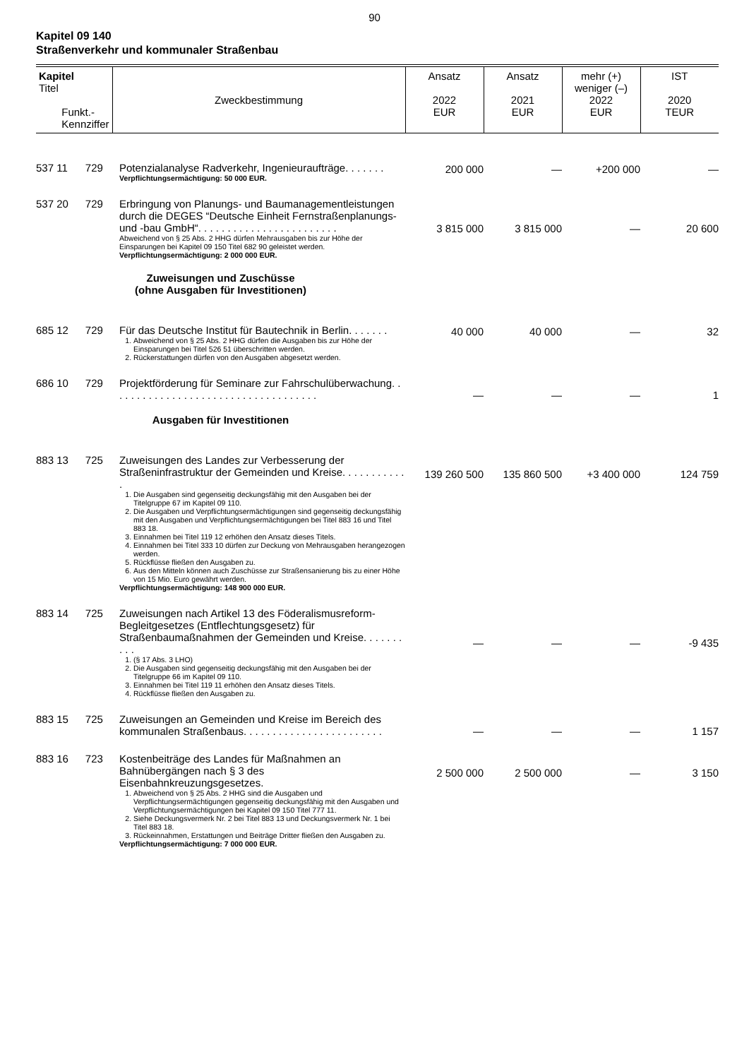90
Kapitel 09 140
Straßenverkehr und kommunaler Straßenbau
| Kapitel Titel Funkt.- Kennziffer | | Zweckbestimmung | Ansatz 2022 EUR | Ansatz 2021 EUR | mehr (+) weniger (–) 2022 EUR | IST 2020 TEUR |
| --- | --- | --- | --- | --- | --- | --- |
| 537 11 | 729 | Potenzialanalyse Radverkehr, Ingenieuraufträge. . . . . . . Verpflichtungsermächtigung: 50 000 EUR. | 200 000 | — | +200 000 | — |
| 537 20 | 729 | Erbringung von Planungs- und Baumanagementleistungen durch die DEGES “Deutsche Einheit Fernstraßenplanungs- und -bau GmbH“. . . . . . . . . . . . . . . . . . . . . . . . Abweichend von § 25 Abs. 2 HHG dürfen Mehrausgaben bis zur Höhe der Einsparungen bei Kapitel 09 150 Titel 682 90 geleistet werden. Verpflichtungsermächtigung: 2 000 000 EUR. | 3 815 000 | 3 815 000 | — | 20 600 |
| Zuweisungen und Zuschüsse (ohne Ausgaben für Investitionen) | | | | | | |
| 685 12 | 729 | Für das Deutsche Institut für Bautechnik in Berlin. . . . . . . 1. Abweichend von § 25 Abs. 2 HHG dürfen die Ausgaben bis zur Höhe der Einsparungen bei Titel 526 51 überschritten werden. 2. Rückerstattungen dürfen von den Ausgaben abgesetzt werden. | 40 000 | 40 000 | — | 32 |
| 686 10 | 729 | Projektförderung für Seminare zur Fahrschulüberwachung. . . . . . . . . . . . . . . . . . . . . . . . . . . . . . . . . . . . | — | — | — | 1 |
| Ausgaben für Investitionen | | | | | | |
| 883 13 | 725 | Zuweisungen des Landes zur Verbesserung der Straßeninfrastruktur der Gemeinden und Kreise. . . . . . . . . . . . 1. Die Ausgaben sind gegenseitig deckungsfähig mit den Ausgaben bei der Titelgruppe 67 im Kapitel 09 110. 2. Die Ausgaben und Verpflichtungsermächtigungen sind gegenseitig deckungsfähig mit den Ausgaben und Verpflichtungsermächtigungen bei Titel 883 16 und Titel 883 18. 3. Einnahmen bei Titel 119 12 erhöhen den Ansatz dieses Titels. 4. Einnahmen bei Titel 333 10 dürfen zur Deckung von Mehrausgaben herangezogen werden. 5. Rückflüsse fließen den Ausgaben zu. 6. Aus den Mitteln können auch Zuschüsse zur Straßensanierung bis zu einer Höhe von 15 Mio. Euro gewährt werden. Verpflichtungsermächtigung: 148 900 000 EUR. | 139 260 500 | 135 860 500 | +3 400 000 | 124 759 |
| 883 14 | 725 | Zuweisungen nach Artikel 13 des Föderalismusreform-Begleitgesetzes (Entflechtungsgesetz) für Straßenbaumaßnahmen der Gemeinden und Kreise. . . . . . . . . . 1. (§ 17 Abs. 3 LHO) 2. Die Ausgaben sind gegenseitig deckungsfähig mit den Ausgaben bei der Titelgruppe 66 im Kapitel 09 110. 3. Einnahmen bei Titel 119 11 erhöhen den Ansatz dieses Titels. 4. Rückflüsse fließen den Ausgaben zu. | — | — | — | -9 435 |
| 883 15 | 725 | Zuweisungen an Gemeinden und Kreise im Bereich des kommunalen Straßenbaus. . . . . . . . . . . . . . . . . . . . . . . . | — | — | — | 1 157 |
| 883 16 | 723 | Kostenbeiträge des Landes für Maßnahmen an Bahnübergängen nach § 3 des Eisenbahnkreuzungsgesetzes. 1. Abweichend von § 25 Abs. 2 HHG sind die Ausgaben und Verpflichtungsermächtigungen gegenseitig deckungsfähig mit den Ausgaben und Verpflichtungsermächtigungen bei Kapitel 09 150 Titel 777 11. 2. Siehe Deckungsvermerk Nr. 2 bei Titel 883 13 und Deckungsvermerk Nr. 1 bei Titel 883 18. 3. Rückeinnahmen, Erstattungen und Beiträge Dritter fließen den Ausgaben zu. Verpflichtungsermächtigung: 7 000 000 EUR. | 2 500 000 | 2 500 000 | — | 3 150 |